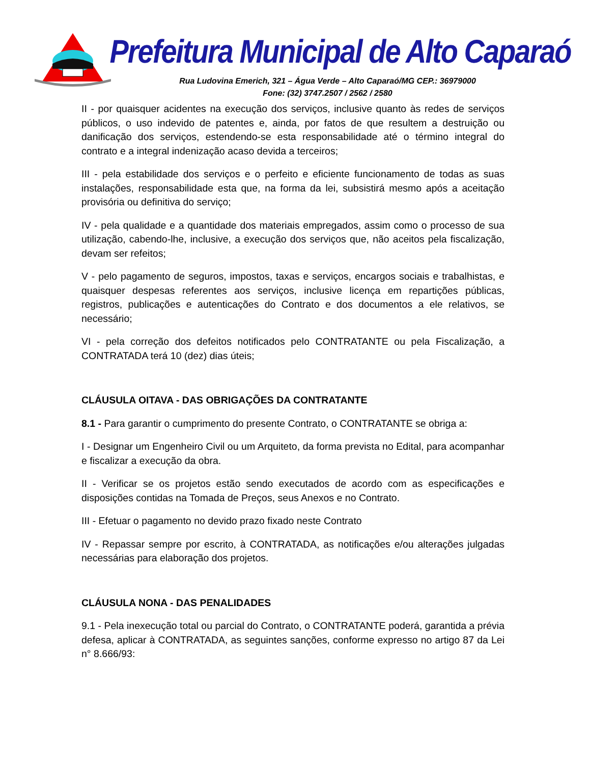Prefeitura Municipal de Alto Caparaó
Rua Ludovina Emerich, 321 – Água Verde – Alto Caparaó/MG CEP.: 36979000
Fone: (32) 3747.2507 / 2562 / 2580
II - por quaisquer acidentes na execução dos serviços, inclusive quanto às redes de serviços públicos, o uso indevido de patentes e, ainda, por fatos de que resultem a destruição ou danificação dos serviços, estendendo-se esta responsabilidade até o término integral do contrato e a integral indenização acaso devida a terceiros;
III - pela estabilidade dos serviços e o perfeito e eficiente funcionamento de todas as suas instalações, responsabilidade esta que, na forma da lei, subsistirá mesmo após a aceitação provisória ou definitiva do serviço;
IV - pela qualidade e a quantidade dos materiais empregados, assim como o processo de sua utilização, cabendo-lhe, inclusive, a execução dos serviços que, não aceitos pela fiscalização, devam ser refeitos;
V - pelo pagamento de seguros, impostos, taxas e serviços, encargos sociais e trabalhistas, e quaisquer despesas referentes aos serviços, inclusive licença em repartições públicas, registros, publicações e autenticações do Contrato e dos documentos a ele relativos, se necessário;
VI - pela correção dos defeitos notificados pelo CONTRATANTE ou pela Fiscalização, a CONTRATADA terá 10 (dez) dias úteis;
CLÁUSULA OITAVA - DAS OBRIGAÇÕES DA CONTRATANTE
8.1 - Para garantir o cumprimento do presente Contrato, o CONTRATANTE se obriga a:
I - Designar um Engenheiro Civil ou um Arquiteto, da forma prevista no Edital, para acompanhar e fiscalizar a execução da obra.
II - Verificar se os projetos estão sendo executados de acordo com as especificações e disposições contidas na Tomada de Preços, seus Anexos e no Contrato.
III - Efetuar o pagamento no devido prazo fixado neste Contrato
IV - Repassar sempre por escrito, à CONTRATADA, as notificações e/ou alterações julgadas necessárias para elaboração dos projetos.
CLÁUSULA NONA - DAS PENALIDADES
9.1 - Pela inexecução total ou parcial do Contrato, o CONTRATANTE poderá, garantida a prévia defesa, aplicar à CONTRATADA, as seguintes sanções, conforme expresso no artigo 87 da Lei n° 8.666/93: